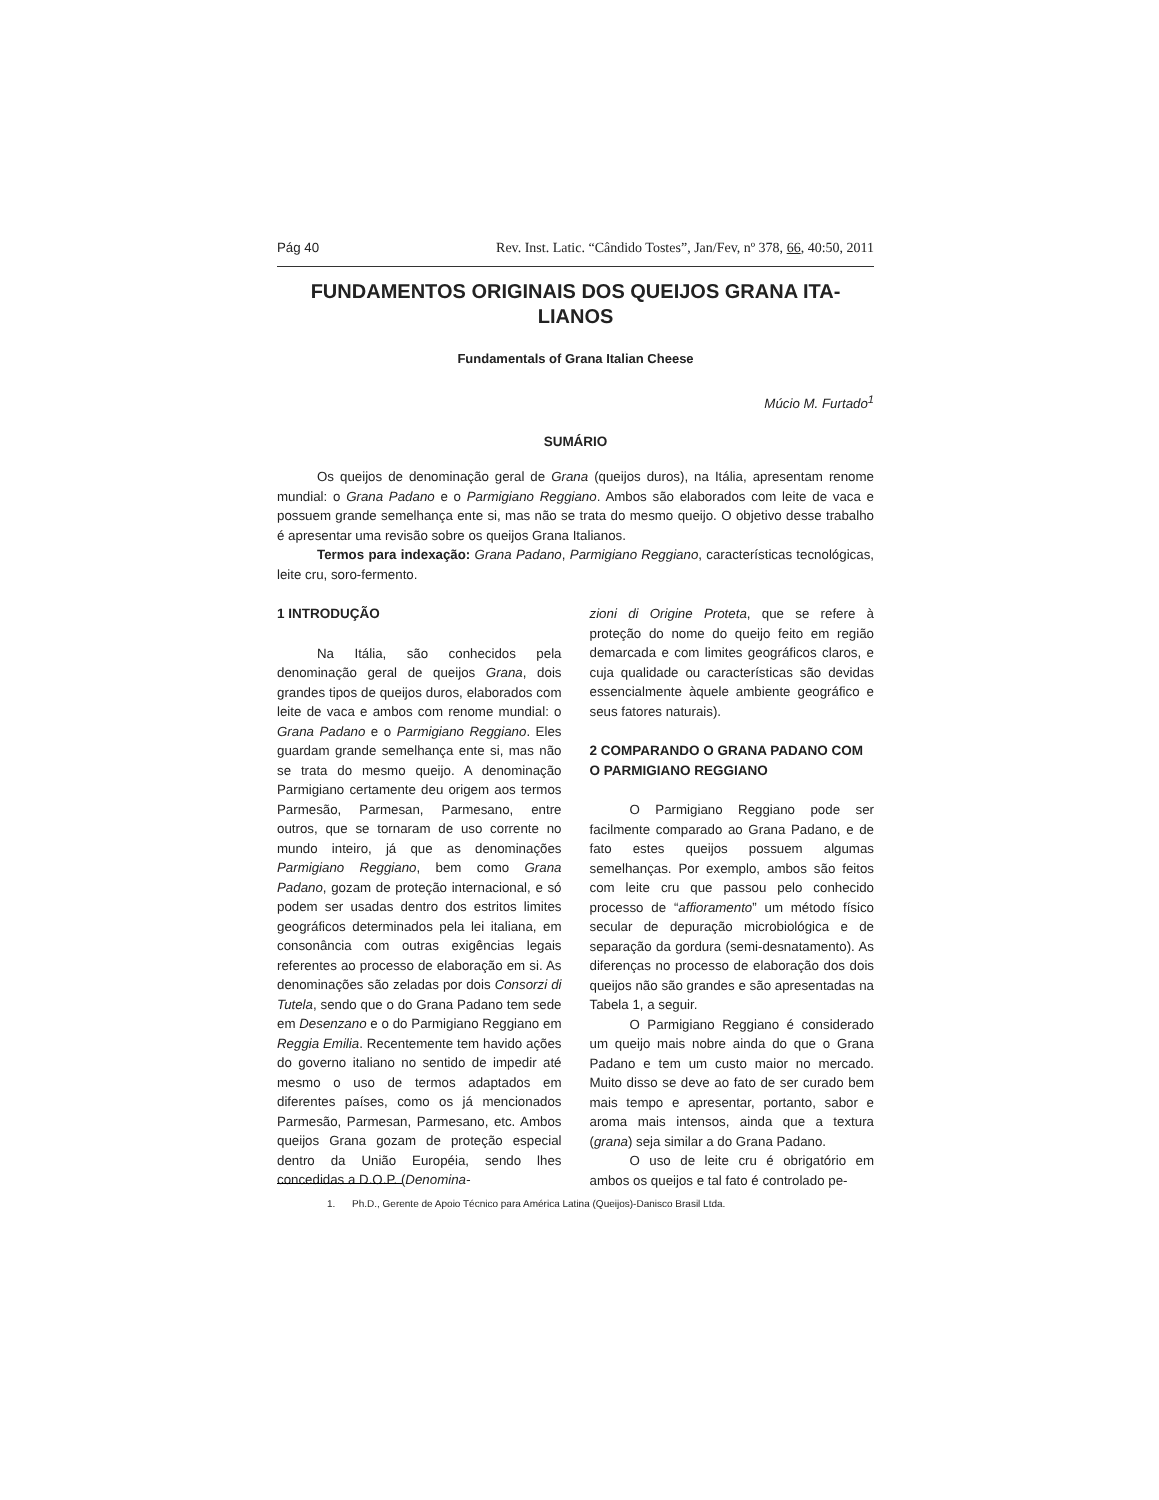Pág 40 Rev. Inst. Latic. “Cândido Tostes”, Jan/Fev, nº 378, 66, 40:50, 2011
FUNDAMENTOS ORIGINAIS DOS QUEIJOS GRANA ITA-
LIANOS
Fundamentals of Grana Italian Cheese
Múcio M. Furtado<sup>1</sup>
SUMÁRIO
Os queijos de denominação geral de Grana (queijos duros), na Itália, apresentam renome mundial: o Grana Padano e o Parmigiano Reggiano. Ambos são elaborados com leite de vaca e possuem grande semelhança ente si, mas não se trata do mesmo queijo. O objetivo desse trabalho é apresentar uma revisão sobre os queijos Grana Italianos.
Termos para indexação: Grana Padano, Parmigiano Reggiano, características tecnológicas, leite cru, soro-fermento.
1 INTRODUÇÃO
Na Itália, são conhecidos pela denominação geral de queijos Grana, dois grandes tipos de queijos duros, elaborados com leite de vaca e ambos com renome mundial: o Grana Padano e o Parmigiano Reggiano. Eles guardam grande semelhança ente si, mas não se trata do mesmo queijo. A denominação Parmigiano certamente deu origem aos termos Parmesão, Parmesan, Parmesano, entre outros, que se tornaram de uso corrente no mundo inteiro, já que as denominações Parmigiano Reggiano, bem como Grana Padano, gozam de proteção internacional, e só podem ser usadas dentro dos estritos limites geográficos determinados pela lei italiana, em consonância com outras exigências legais referentes ao processo de elaboração em si. As denominações são zeladas por dois Consorzi di Tutela, sendo que o do Grana Padano tem sede em Desenzano e o do Parmigiano Reggiano em Reggia Emilia. Recentemente tem havido ações do governo italiano no sentido de impedir até mesmo o uso de termos adaptados em diferentes países, como os já mencionados Parmesão, Parmesan, Parmesano, etc. Ambos queijos Grana gozam de proteção especial dentro da União Européia, sendo lhes concedidas a D.O.P. (Denomina-
zioni di Origine Proteta, que se refere à proteção do nome do queijo feito em região demarcada e com limites geográficos claros, e cuja qualidade ou características são devidas essencialmente àquele ambiente geográfico e seus fatores naturais).
2 COMPARANDO O GRANA PADANO COM O PARMIGIANO REGGIANO
O Parmigiano Reggiano pode ser facilmente comparado ao Grana Padano, e de fato estes queijos possuem algumas semelhanças. Por exemplo, ambos são feitos com leite cru que passou pelo conhecido processo de “affioramento” um método físico secular de depuração microbiológica e de separação da gordura (semi-desnatamento). As diferenças no processo de elaboração dos dois queijos não são grandes e são apresentadas na Tabela 1, a seguir.
O Parmigiano Reggiano é considerado um queijo mais nobre ainda do que o Grana Padano e tem um custo maior no mercado. Muito disso se deve ao fato de ser curado bem mais tempo e apresentar, portanto, sabor e aroma mais intensos, ainda que a textura (grana) seja similar a do Grana Padano.
O uso de leite cru é obrigatório em ambos os queijos e tal fato é controlado pe-
1. Ph.D., Gerente de Apoio Técnico para América Latina (Queijos)-Danisco Brasil Ltda.